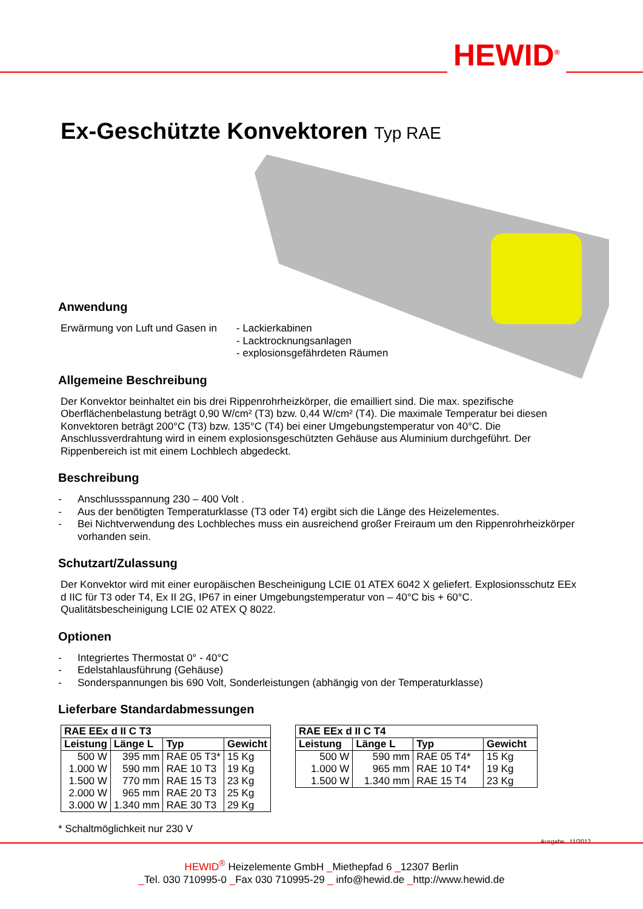HEWID<sup>®</sup>
Ex-Geschützte Konvektoren Typ RAE
Anwendung
Erwärmung von Luft und Gasen in
- Lackierkabinen
- Lacktrocknungsanlagen
- explosionsgefährdeten Räumen
Allgemeine Beschreibung
Der Konvektor beinhaltet ein bis drei Rippenrohrheizkörper, die emailliert sind. Die max. spezifische Oberflächenbelastung beträgt 0,90 W/cm² (T3) bzw. 0,44 W/cm² (T4). Die maximale Temperatur bei diesen Konvektoren beträgt 200°C (T3) bzw. 135°C (T4) bei einer Umgebungstemperatur von 40°C. Die Anschlussverdrahtung wird in einem explosionsgeschützten Gehäuse aus Aluminium durchgeführt. Der Rippenbereich ist mit einem Lochblech abgedeckt.
Beschreibung
- Anschlussspannung 230 – 400 Volt .
- Aus der benötigten Temperaturklasse (T3 oder T4) ergibt sich die Länge des Heizelementes.
- Bei Nichtverwendung des Lochbleches muss ein ausreichend großer Freiraum um den Rippenrohrheizkörper vorhanden sein.
Schutzart/Zulassung
Der Konvektor wird mit einer europäischen Bescheinigung LCIE 01 ATEX 6042 X geliefert. Explosionsschutz EEx d IIC für T3 oder T4, Ex II 2G, IP67 in einer Umgebungstemperatur von – 40°C bis + 60°C. Qualitätsbescheinigung LCIE 02 ATEX Q 8022.
Optionen
- Integriertes Thermostat 0° - 40°C
- Edelstahlausführung (Gehäuse)
- Sonderspannungen bis 690 Volt, Sonderleistungen (abhängig von der Temperaturklasse)
Lieferbare Standardabmessungen
| RAE EEx d II C T3 | | | |
| --- | --- | --- | --- |
| Leistung | Länge L | Typ | Gewicht |
| 500 W | 395 mm | RAE 05 T3* | 15 Kg |
| 1.000 W | 590 mm | RAE 10 T3 | 19 Kg |
| 1.500 W | 770 mm | RAE 15 T3 | 23 Kg |
| 2.000 W | 965 mm | RAE 20 T3 | 25 Kg |
| 3.000 W | 1.340 mm | RAE 30 T3 | 29 Kg |
| RAE EEx d II C T4 | | | |
| --- | --- | --- | --- |
| Leistung | Länge L | Typ | Gewicht |
| 500 W | 590 mm | RAE 05 T4* | 15 Kg |
| 1.000 W | 965 mm | RAE 10 T4* | 19 Kg |
| 1.500 W | 1.340 mm | RAE 15 T4 | 23 Kg |
* Schaltmöglichkeit nur 230 V
Ausgabe 11/2012
HEWID<sup>®</sup> Heizelemente GmbH _Miethepfad 6 _12307 Berlin
_Tel. 030 710995-0 _Fax 030 710995-29 _ info@hewid.de _http://www.hewid.de